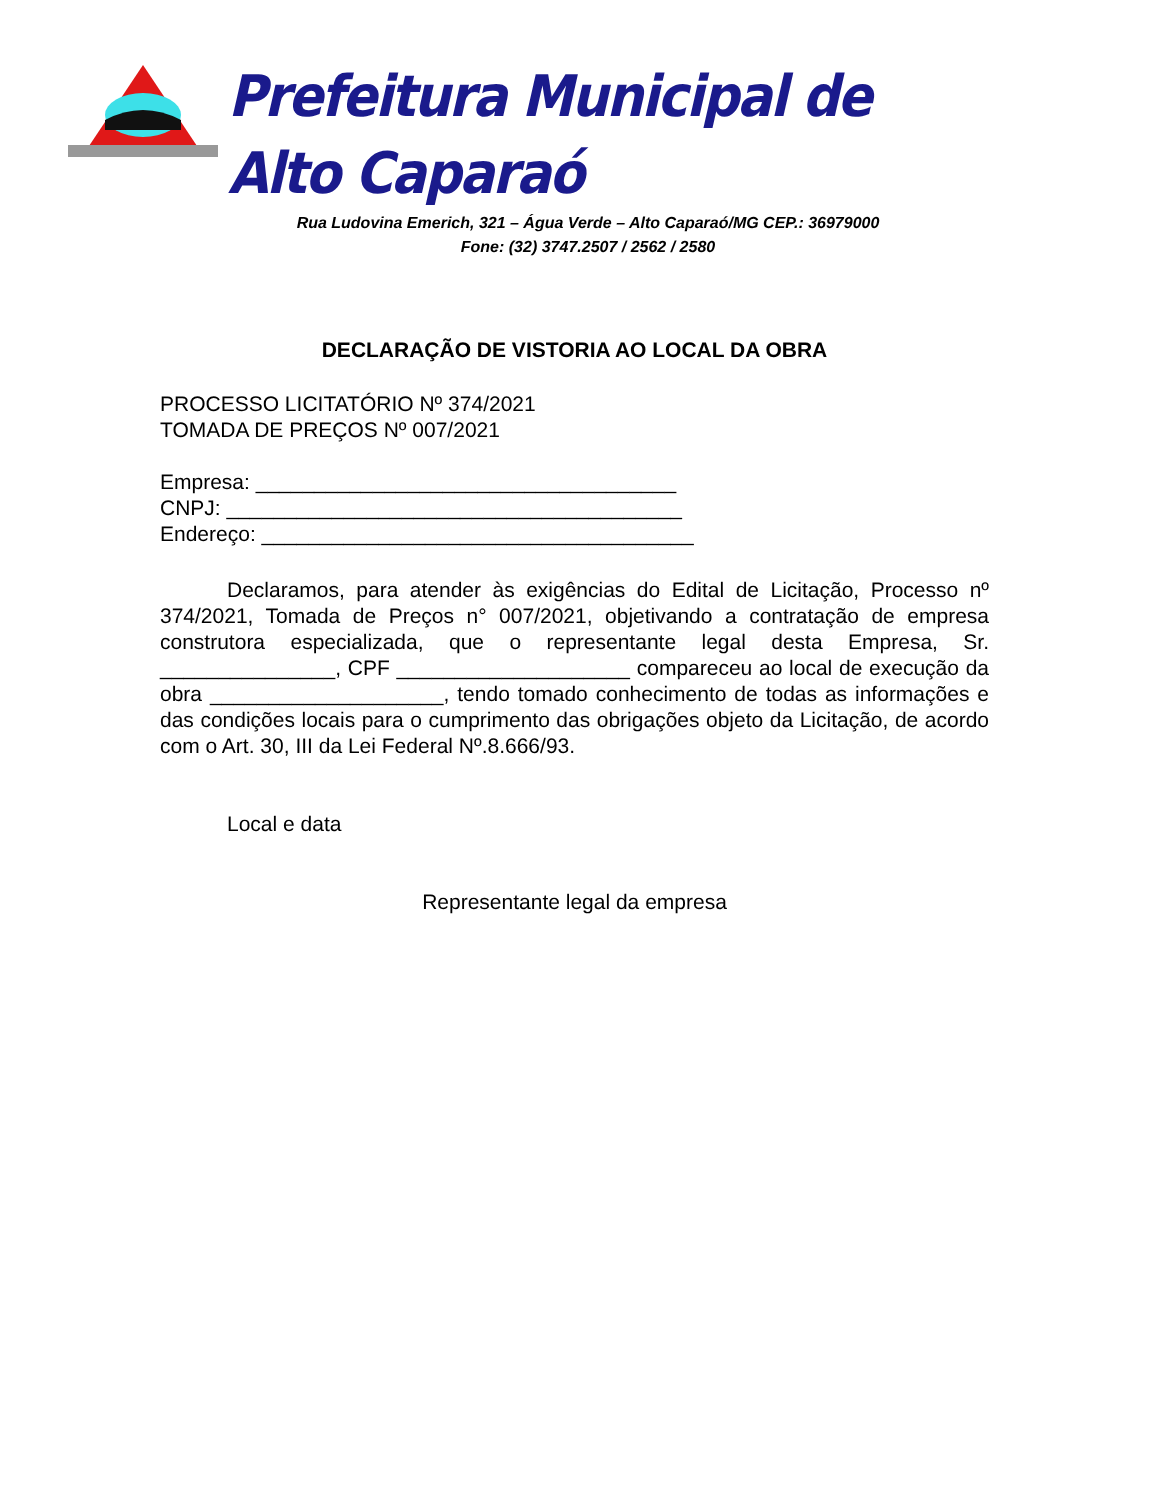Prefeitura Municipal de Alto Caparaó
Rua Ludovina Emerich, 321 – Água Verde – Alto Caparaó/MG CEP.: 36979000
Fone: (32) 3747.2507 / 2562 / 2580
DECLARAÇÃO DE VISTORIA AO LOCAL DA OBRA
PROCESSO LICITATÓRIO Nº 374/2021
TOMADA DE PREÇOS Nº 007/2021
Empresa: ____________________________________
CNPJ: _______________________________________
Endereço: _____________________________________
Declaramos, para atender às exigências do Edital de Licitação, Processo nº 374/2021, Tomada de Preços n° 007/2021, objetivando a contratação de empresa construtora especializada, que o representante legal desta Empresa, Sr. _______________, CPF ____________________ compareceu ao local de execução da obra ____________________, tendo tomado conhecimento de todas as informações e das condições locais para o cumprimento das obrigações objeto da Licitação, de acordo com o Art. 30, III da Lei Federal Nº.8.666/93.
Local e data
Representante legal da empresa